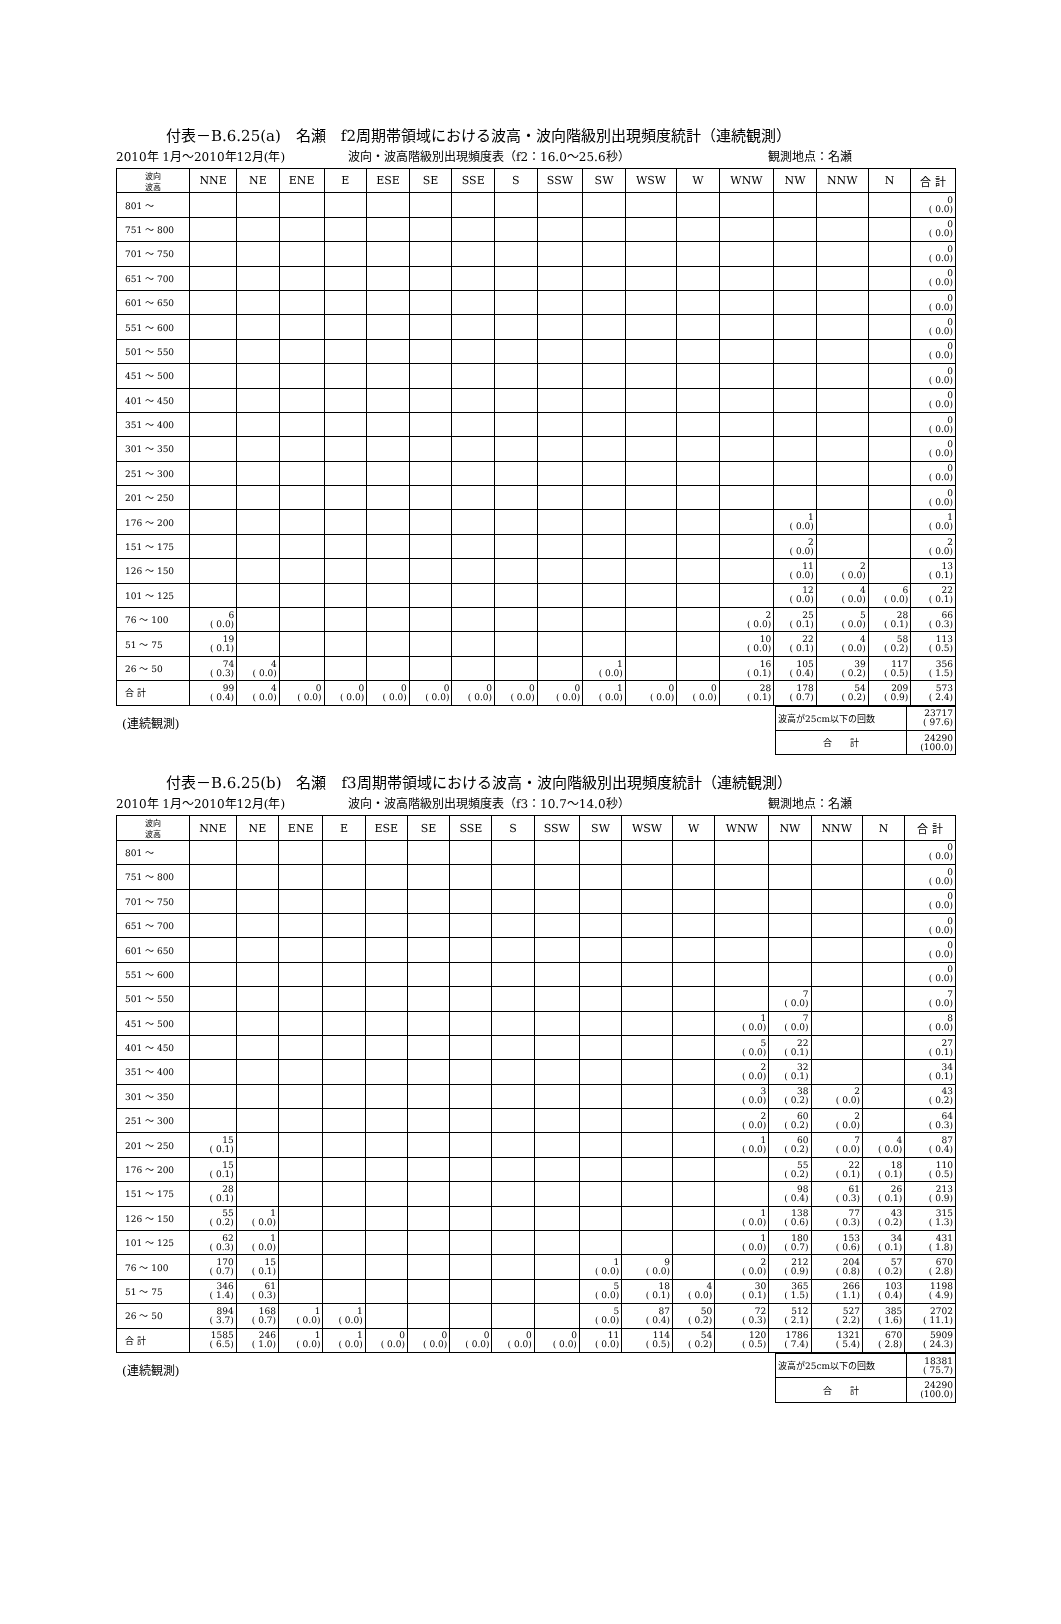付表－B.6.25(a)　名瀬　f2周期帯領域における波高・波向階級別出現頻度統計（連続観測）
2010年 1月～2010年12月(年) 波向・波高階級別出現頻度表（f2：16.0～25.6秒） 観測地点：名瀬
| 波向 波高 | NNE | NE | ENE | E | ESE | SE | SSE | S | SSW | SW | WSW | W | WNW | NW | NNW | N | 合 計 |
| --- | --- | --- | --- | --- | --- | --- | --- | --- | --- | --- | --- | --- | --- | --- | --- | --- | --- |
| 801 ～ | | | | | | | | | | | | | | | | | 0 ( 0.0) |
| 751 ～ 800 | | | | | | | | | | | | | | | | | 0 ( 0.0) |
| 701 ～ 750 | | | | | | | | | | | | | | | | | 0 ( 0.0) |
| 651 ～ 700 | | | | | | | | | | | | | | | | | 0 ( 0.0) |
| 601 ～ 650 | | | | | | | | | | | | | | | | | 0 ( 0.0) |
| 551 ～ 600 | | | | | | | | | | | | | | | | | 0 ( 0.0) |
| 501 ～ 550 | | | | | | | | | | | | | | | | | 0 ( 0.0) |
| 451 ～ 500 | | | | | | | | | | | | | | | | | 0 ( 0.0) |
| 401 ～ 450 | | | | | | | | | | | | | | | | | 0 ( 0.0) |
| 351 ～ 400 | | | | | | | | | | | | | | | | | 0 ( 0.0) |
| 301 ～ 350 | | | | | | | | | | | | | | | | | 0 ( 0.0) |
| 251 ～ 300 | | | | | | | | | | | | | | | | | 0 ( 0.0) |
| 201 ～ 250 | | | | | | | | | | | | | | | | | 0 ( 0.0) |
| 176 ～ 200 | | | | | | | | | | | | | | 1 ( 0.0) | | | 1 ( 0.0) |
| 151 ～ 175 | | | | | | | | | | | | | | 2 ( 0.0) | | | 2 ( 0.0) |
| 126 ～ 150 | | | | | | | | | | | | | | 11 ( 0.0) | 2 ( 0.0) | | 13 ( 0.1) |
| 101 ～ 125 | | | | | | | | | | | | | | 12 ( 0.0) | 4 ( 0.0) | 6 ( 0.0) | 22 ( 0.1) |
| 76 ～ 100 | 6 ( 0.0) | | | | | | | | | | | | 2 ( 0.0) | 25 ( 0.1) | 5 ( 0.0) | 28 ( 0.1) | 66 ( 0.3) |
| 51 ～ 75 | 19 ( 0.1) | | | | | | | | | | | | 10 ( 0.0) | 22 ( 0.1) | 4 ( 0.0) | 58 ( 0.2) | 113 ( 0.5) |
| 26 ～ 50 | 74 ( 0.3) | 4 ( 0.0) | | | | | | | | 1 ( 0.0) | | | 16 ( 0.1) | 105 ( 0.4) | 39 ( 0.2) | 117 ( 0.5) | 356 ( 1.5) |
| 合 計 | 99 ( 0.4) | 4 ( 0.0) | 0 ( 0.0) | 0 ( 0.0) | 0 ( 0.0) | 0 ( 0.0) | 0 ( 0.0) | 0 ( 0.0) | 0 ( 0.0) | 1 ( 0.0) | 0 ( 0.0) | 0 ( 0.0) | 28 ( 0.1) | 178 ( 0.7) | 54 ( 0.2) | 209 ( 0.9) | 573 ( 2.4) |
(連続観測)
| 波高が25cm以下の回数 | 23717 ( 97.6) |
| 合 計 | 24290 (100.0) |
付表－B.6.25(b)　名瀬　f3周期帯領域における波高・波向階級別出現頻度統計（連続観測）
2010年 1月～2010年12月(年) 波向・波高階級別出現頻度表（f3：10.7～14.0秒） 観測地点：名瀬
| 波向 波高 | NNE | NE | ENE | E | ESE | SE | SSE | S | SSW | SW | WSW | W | WNW | NW | NNW | N | 合 計 |
| --- | --- | --- | --- | --- | --- | --- | --- | --- | --- | --- | --- | --- | --- | --- | --- | --- | --- |
| 801 ～ | | | | | | | | | | | | | | | | | 0 ( 0.0) |
| 751 ～ 800 | | | | | | | | | | | | | | | | | 0 ( 0.0) |
| 701 ～ 750 | | | | | | | | | | | | | | | | | 0 ( 0.0) |
| 651 ～ 700 | | | | | | | | | | | | | | | | | 0 ( 0.0) |
| 601 ～ 650 | | | | | | | | | | | | | | | | | 0 ( 0.0) |
| 551 ～ 600 | | | | | | | | | | | | | | | | | 0 ( 0.0) |
| 501 ～ 550 | | | | | | | | | | | | | | 7 ( 0.0) | | | 7 ( 0.0) |
| 451 ～ 500 | | | | | | | | | | | | | 1 ( 0.0) | 7 ( 0.0) | | | 8 ( 0.0) |
| 401 ～ 450 | | | | | | | | | | | | | 5 ( 0.0) | 22 ( 0.1) | | | 27 ( 0.1) |
| 351 ～ 400 | | | | | | | | | | | | | 2 ( 0.0) | 32 ( 0.1) | | | 34 ( 0.1) |
| 301 ～ 350 | | | | | | | | | | | | | 3 ( 0.0) | 38 ( 0.2) | 2 ( 0.0) | | 43 ( 0.2) |
| 251 ～ 300 | | | | | | | | | | | | | 2 ( 0.0) | 60 ( 0.2) | 2 ( 0.0) | | 64 ( 0.3) |
| 201 ～ 250 | 15 ( 0.1) | | | | | | | | | | | | 1 ( 0.0) | 60 ( 0.2) | 7 ( 0.0) | 4 ( 0.0) | 87 ( 0.4) |
| 176 ～ 200 | 15 ( 0.1) | | | | | | | | | | | | | 55 ( 0.2) | 22 ( 0.1) | 18 ( 0.1) | 110 ( 0.5) |
| 151 ～ 175 | 28 ( 0.1) | | | | | | | | | | | | | 98 ( 0.4) | 61 ( 0.3) | 26 ( 0.1) | 213 ( 0.9) |
| 126 ～ 150 | 55 ( 0.2) | 1 ( 0.0) | | | | | | | | | | | 1 ( 0.0) | 138 ( 0.6) | 77 ( 0.3) | 43 ( 0.2) | 315 ( 1.3) |
| 101 ～ 125 | 62 ( 0.3) | 1 ( 0.0) | | | | | | | | | | | 1 ( 0.0) | 180 ( 0.7) | 153 ( 0.6) | 34 ( 0.1) | 431 ( 1.8) |
| 76 ～ 100 | 170 ( 0.7) | 15 ( 0.1) | | | | | | | | 1 ( 0.0) | 9 ( 0.0) | | 2 ( 0.0) | 212 ( 0.9) | 204 ( 0.8) | 57 ( 0.2) | 670 ( 2.8) |
| 51 ～ 75 | 346 ( 1.4) | 61 ( 0.3) | | | | | | | | 5 ( 0.0) | 18 ( 0.1) | 4 ( 0.0) | 30 ( 0.1) | 365 ( 1.5) | 266 ( 1.1) | 103 ( 0.4) | 1198 ( 4.9) |
| 26 ～ 50 | 894 ( 3.7) | 168 ( 0.7) | 1 ( 0.0) | 1 ( 0.0) | | | | | | 5 ( 0.0) | 87 ( 0.4) | 50 ( 0.2) | 72 ( 0.3) | 512 ( 2.1) | 527 ( 2.2) | 385 ( 1.6) | 2702 ( 11.1) |
| 合 計 | 1585 ( 6.5) | 246 ( 1.0) | 1 ( 0.0) | 1 ( 0.0) | 0 ( 0.0) | 0 ( 0.0) | 0 ( 0.0) | 0 ( 0.0) | 0 ( 0.0) | 11 ( 0.0) | 114 ( 0.5) | 54 ( 0.2) | 120 ( 0.5) | 1786 ( 7.4) | 1321 ( 5.4) | 670 ( 2.8) | 5909 ( 24.3) |
(連続観測)
| 波高が25cm以下の回数 | 18381 ( 75.7) |
| 合 計 | 24290 (100.0) |